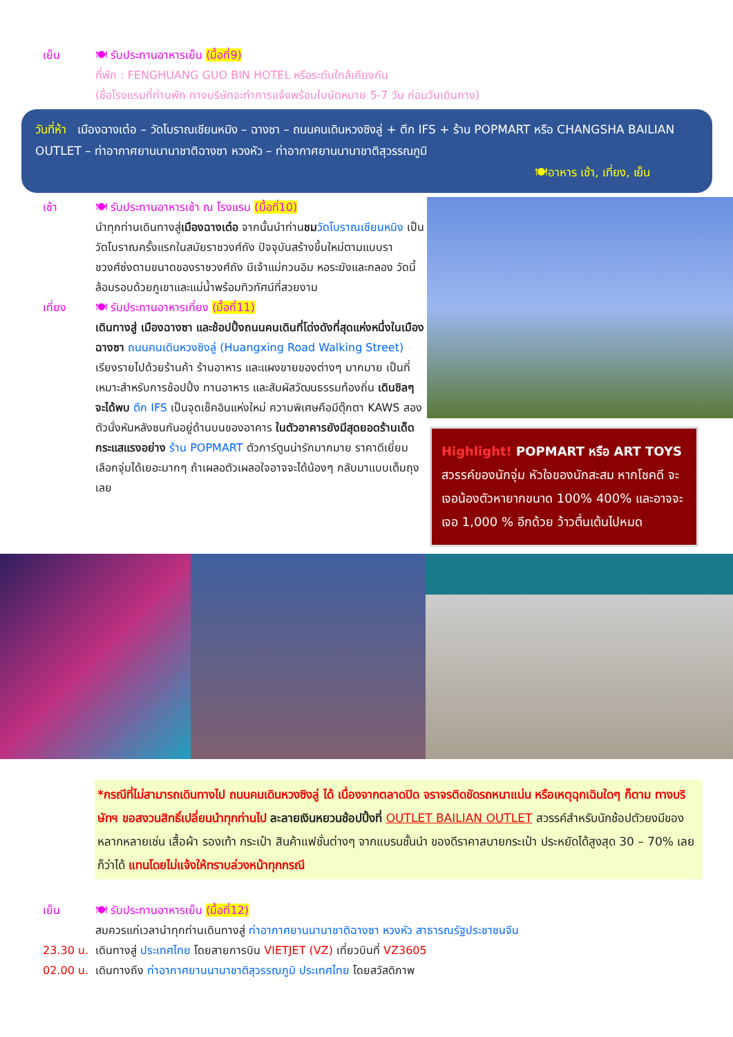เย็น 🍽 รับประทานอาหารเย็น (มื้อที่9)
ที่พัก : FENGHUANG GUO BIN HOTEL หรือระดับใกล้เคียงกัน
(ชื่อโรงแรมที่ท่านพัก ทางบริษัทจะทำการแจ้งพร้อมใบนัดหมาย 5-7 วัน ก่อนวันเดินทาง)
วันที่ห้า เมืองฉางเต๋อ – วัดโบราณเชียนหมิง – ฉางซา – ถนนคนเดินหวงซิงลู่ + ตึก IFS + ร้าน POPMART หรือ CHANGSHA BAILIAN OUTLET – ท่าอากาศยานนานาชาติฉางซา หวงหัว – ท่าอากาศยานนานาชาติสุวรรณภูมิ
🍽อาหาร เช้า, เที่ยง, เย็น
เช้า 🍽 รับประทานอาหารเช้า ณ โรงแรม (มื้อที่10)
นำทุกท่านเดินทางสู่เมืองฉางเต๋อ จากนั้นนำท่านชม วัดโบราณเชียนหมิง เป็นวัดโบราณครั้งแรกในสมัยราชวงศ์ถัง ปัจจุบันสร้างขึ้นใหม่ตามแบบราชวงศ์ซ่งตามขนาดของราชวงศ์ถัง มีเจ้าแม่กวนอิม หอระฆังและกลอง วัดนี้ล้อมรอบด้วยภูเขาและแม่น้ำพร้อมทิวทัศน์ที่สวยงาม
เที่ยง 🍽 รับประทานอาหารเที่ยง (มื้อที่11)
เดินทางสู่ เมืองฉางซา และช้อปปิ้งถนนคนเดินที่โด่งดังที่สุดแห่งหนึ่งในเมืองฉางซา ถนนคนเดินหวงซิงลู่ (Huangxing Road Walking Street) เรียงรายไปด้วยร้านค้า ร้านอาหาร และแผงขายของต่างๆ มากมาย เป็นที่เหมาะสำหรับการช้อปปิ้ง ทานอาหาร และสัมผัสวัฒนธรรมท้องถิ่น เดินชิลๆ จะได้พบ ตึก IFS เป็นจุดเช็คอินแห่งใหม่ ความพิเศษคือมีตุ๊กตา KAWS สองตัวนั่งหันหลังชนกันอยู่ด้านบนของอาคาร ในตัวอาคารยังมีสุดยอดร้านเด็ดกระแสแรงอย่าง ร้าน POPMART ตัวการ์ตูนน่ารักมากมาย ราคาดีเยี่ยม เลือกจุ่มได้เยอะมากๆ ถ้าเผลอตัวเผลอใจอาจจะได้น้องๆ กลับมาแบบเต็มถุงเลย
Highlight! POPMART หรือ ART TOYS
สวรรค์ของนักจุ่ม หัวใจของนักสะสม หากโชคดี จะเจอน้องตัวหายากขนาด 100% 400% และอาจจะเจอ 1,000 % อีกด้วย ว้าวตื่นเต้นไปหมด
*กรณีที่ไม่สามารถเดินทางไป ถนนคนเดินหวงซิงลู่ ได้ เนื่องจากตลาดปิด จราจรติดขัดรถหนาแน่น หรือเหตุฉุกเฉินใดๆ ก็ตาม ทางบริษัทฯ ขอสงวนสิทธิ์เปลี่ยนนำทุกท่านไป ละลายเงินหยวนช้อปปิ้งที่ OUTLET BAILIAN OUTLET สวรรค์สำหรับนักช้อปตัวยงมีของหลากหลายเช่น เสื้อผ้า รองเท้า กระเป๋า สินค้าแฟชั่นต่างๆ จากแบรนชั้นนำ ของดีราคาสบายกระเป๋า ประหยัดได้สูงสุด 30 – 70% เลยก็ว่าได้ แทนโดยไม่แจ้งให้ทราบล่วงหน้าทุกกรณี
เย็น 🍽 รับประทานอาหารเย็น (มื้อที่12)
สมควรแก่เวลานำทุกท่านเดินทางสู่ ท่าอากาศยานนานาชาติฉางซา หวงหัว สาธารณรัฐประชาชนจีน
23.30 น.
เดินทางสู่ ประเทศไทย โดยสายการบิน VIETJET (VZ) เที่ยวบินที่ VZ3605
02.00 น.
เดินทางถึง ท่าอากาศยานนานาชาติสุวรรณภูมิ ประเทศไทย โดยสวัสดิภาพ